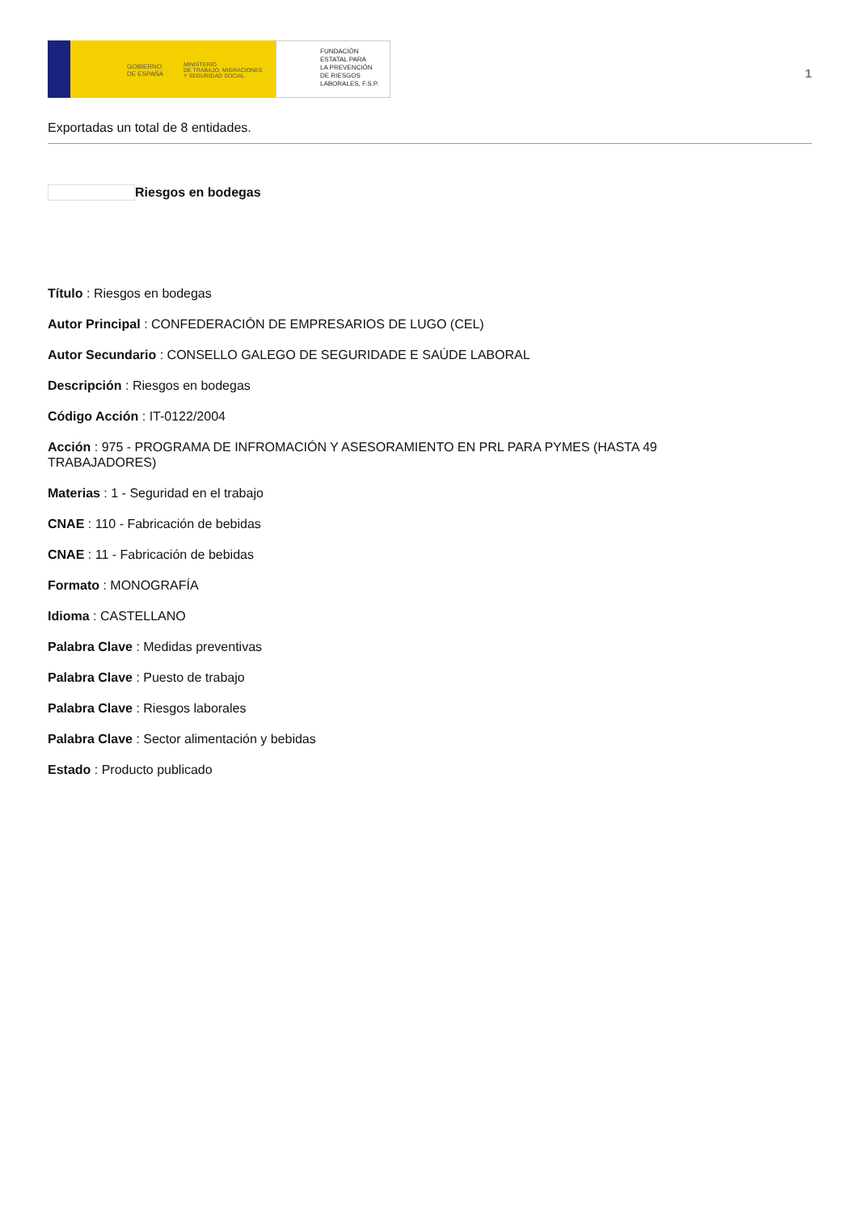GOBIERNO
DE ESPAÑA
MINISTERIO
DE TRABAJO, MIGRACIONES
Y SEGURIDAD SOCIAL
FUNDACIÓN
ESTATAL PARA
LA PREVENCIÓN
DE RIESGOS
LABORALES, F.S.P.
1
Exportadas un total de 8 entidades.
Riesgos en bodegas
Título : Riesgos en bodegas
Autor Principal : CONFEDERACIÓN DE EMPRESARIOS DE LUGO (CEL)
Autor Secundario : CONSELLO GALEGO DE SEGURIDADE E SAÚDE LABORAL
Descripción : Riesgos en bodegas
Código Acción : IT-0122/2004
Acción : 975 - PROGRAMA DE INFROMACIÓN Y ASESORAMIENTO EN PRL PARA PYMES (HASTA 49
TRABAJADORES)
Materias : 1 - Seguridad en el trabajo
CNAE : 110 - Fabricación de bebidas
CNAE : 11 - Fabricación de bebidas
Formato : MONOGRAFÍA
Idioma : CASTELLANO
Palabra Clave : Medidas preventivas
Palabra Clave : Puesto de trabajo
Palabra Clave : Riesgos laborales
Palabra Clave : Sector alimentación y bebidas
Estado : Producto publicado